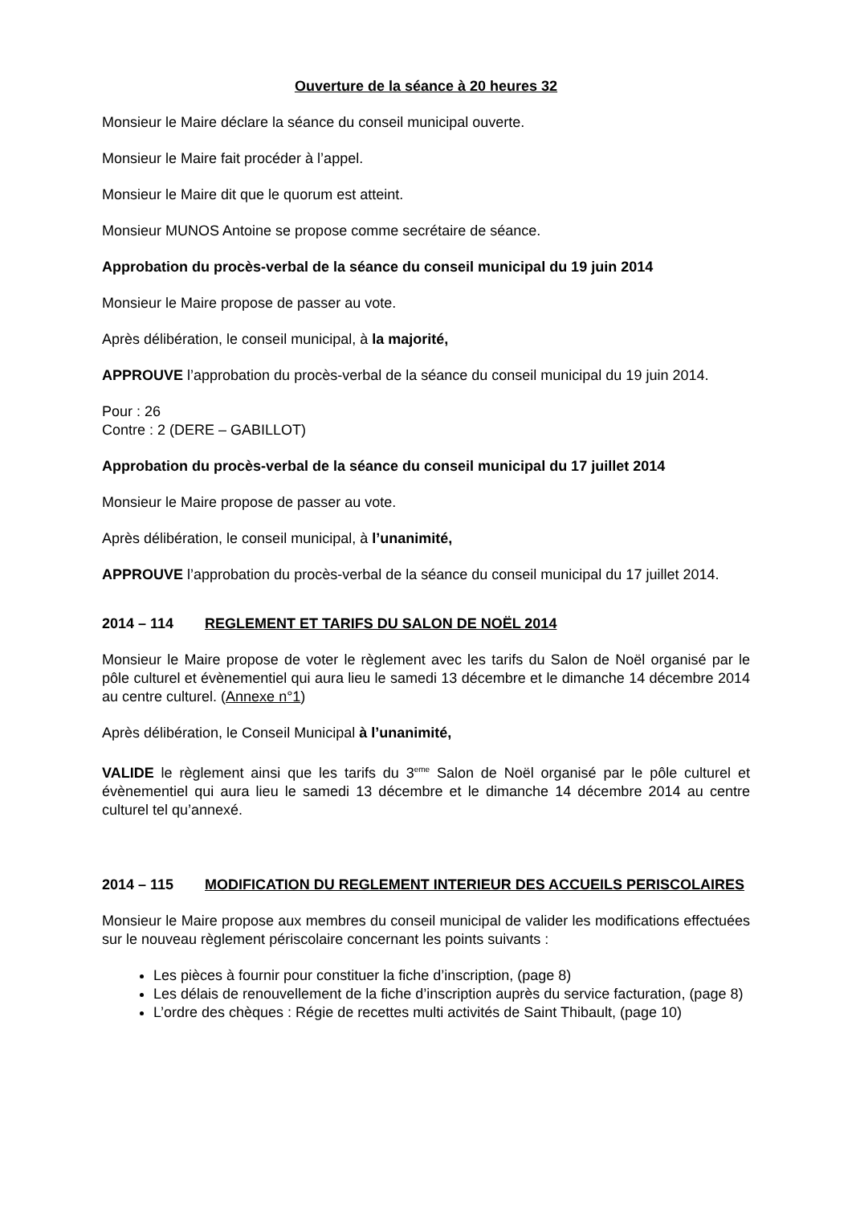Ouverture de la séance à 20 heures 32
Monsieur le Maire déclare la séance du conseil municipal ouverte.
Monsieur le Maire fait procéder à l’appel.
Monsieur le Maire dit que le quorum est atteint.
Monsieur MUNOS Antoine se propose comme secrétaire de séance.
Approbation du procès-verbal de la séance du conseil municipal du 19 juin 2014
Monsieur le Maire propose de passer au vote.
Après délibération, le conseil municipal, à la majorité,
APPROUVE l’approbation du procès-verbal de la séance du conseil municipal du 19 juin 2014.
Pour : 26
Contre : 2 (DERE – GABILLOT)
Approbation du procès-verbal de la séance du conseil municipal du 17 juillet 2014
Monsieur le Maire propose de passer au vote.
Après délibération, le conseil municipal, à l’unanimité,
APPROUVE l’approbation du procès-verbal de la séance du conseil municipal du 17 juillet 2014.
2014 – 114 REGLEMENT ET TARIFS DU SALON DE NOËL 2014
Monsieur le Maire propose de voter le règlement avec les tarifs du Salon de Noël organisé par le pôle culturel et évènementiel qui aura lieu le samedi 13 décembre et le dimanche 14 décembre 2014 au centre culturel. (Annexe n°1)
Après délibération, le Conseil Municipal à l’unanimité,
VALIDE le règlement ainsi que les tarifs du 3<sup>eme</sup> Salon de Noël organisé par le pôle culturel et évènementiel qui aura lieu le samedi 13 décembre et le dimanche 14 décembre 2014 au centre culturel tel qu’annexé.
2014 – 115 MODIFICATION DU REGLEMENT INTERIEUR DES ACCUEILS PERISCOLAIRES
Monsieur le Maire propose aux membres du conseil municipal de valider les modifications effectuées sur le nouveau règlement périscolaire concernant les points suivants :
Les pièces à fournir pour constituer la fiche d’inscription, (page 8)
Les délais de renouvellement de la fiche d’inscription auprès du service facturation, (page 8)
L’ordre des chèques : Régie de recettes multi activités de Saint Thibault, (page 10)